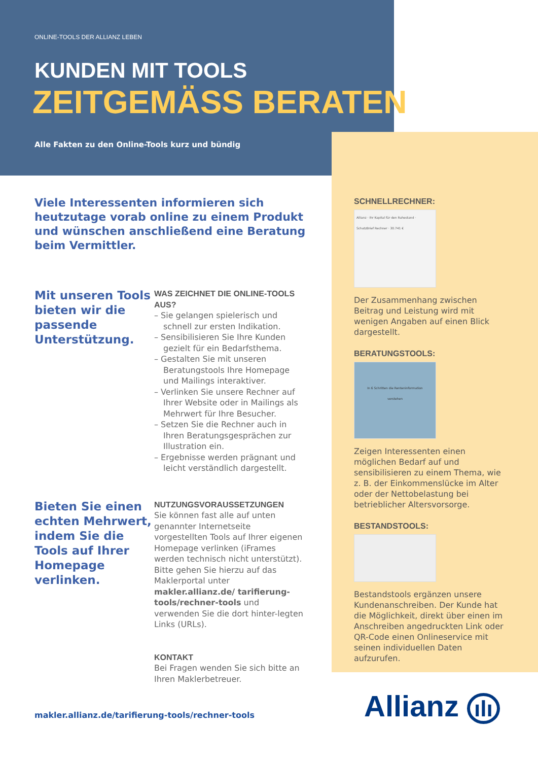ONLINE-TOOLS DER ALLIANZ LEBEN
KUNDEN MIT TOOLS
ZEITGEMÄSS BERATEN
Alle Fakten zu den Online-Tools kurz und bündig
Viele Interessenten informieren sich heutzutage vorab online zu einem Produkt und wünschen anschließend eine Beratung beim Vermittler.
Mit unseren Tools bieten wir die passende Unterstützung.
WAS ZEICHNET DIE ONLINE-TOOLS AUS?
– Sie gelangen spielerisch und schnell zur ersten Indikation.
– Sensibilisieren Sie Ihre Kunden gezielt für ein Bedarfsthema.
– Gestalten Sie mit unseren Beratungstools Ihre Homepage und Mailings interaktiver.
– Verlinken Sie unsere Rechner auf Ihrer Website oder in Mailings als Mehrwert für Ihre Besucher.
– Setzen Sie die Rechner auch in Ihren Beratungsgesprächen zur Illustration ein.
– Ergebnisse werden prägnant und leicht verständlich dargestellt.
Bieten Sie einen echten Mehrwert, indem Sie die Tools auf Ihrer Homepage verlinken.
NUTZUNGSVORAUSSETZUNGEN
Sie können fast alle auf unten genannter Internetseite vorgestellten Tools auf Ihrer eigenen Homepage verlinken (iFrames werden technisch nicht unterstützt). Bitte gehen Sie hierzu auf das Maklerportal unter makler.allianz.de/ tarifierung-tools/rechner-tools und verwenden Sie die dort hinter-legten Links (URLs).
KONTAKT
Bei Fragen wenden Sie sich bitte an Ihren Maklerbetreuer.
SCHNELLRECHNER:
Allianz · Ihr Kapital für den Ruhestand · SchatzBrief Rechner · 30.741 €
Der Zusammenhang zwischen Beitrag und Leistung wird mit wenigen Angaben auf einen Blick dargestellt.
BERATUNGSTOOLS:
In 6 Schritten die Renteninformation verstehen
Zeigen Interessenten einen möglichen Bedarf auf und sensibilisieren zu einem Thema, wie z. B. der Einkommenslücke im Alter oder der Nettobelastung bei betrieblicher Altersvorsorge.
BESTANDSTOOLS:
Bestandstools ergänzen unsere Kundenanschreiben. Der Kunde hat die Möglichkeit, direkt über einen im Anschreiben angedruckten Link oder QR-Code einen Onlineservice mit seinen individuellen Daten aufzurufen.
makler.allianz.de/tarifierung-tools/rechner-tools
Allianz ılı